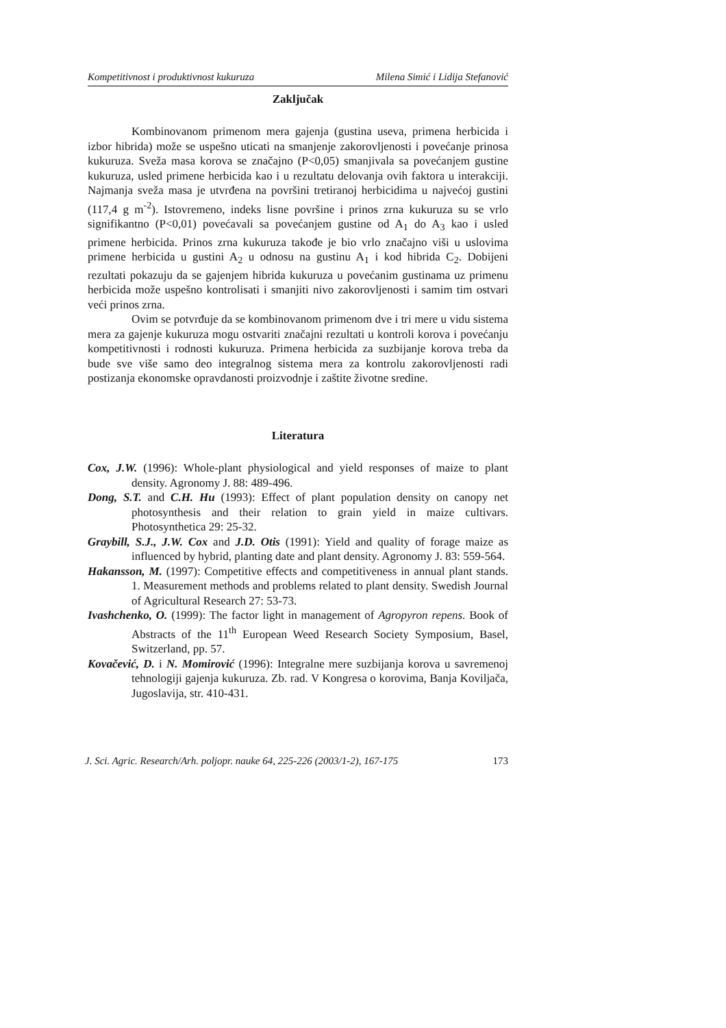Kompetitivnost i produktivnost kukuruza Milena Simić i Lidija Stefanović
Zaključak
Kombinovanom primenom mera gajenja (gustina useva, primena herbicida i izbor hibrida) može se uspešno uticati na smanjenje zakorovljenosti i povećanje prinosa kukuruza. Sveža masa korova se značajno (P<0,05) smanjivala sa povećanjem gustine kukuruza, usled primene herbicida kao i u rezultatu delovanja ovih faktora u interakciji. Najmanja sveža masa je utvrđena na površini tretiranoj herbicidima u najvećoj gustini (117,4 g m<sup>-2</sup>). Istovremeno, indeks lisne površine i prinos zrna kukuruza su se vrlo signifikantno (P<0,01) povećavali sa povećanjem gustine od A<sub>1</sub> do A<sub>3</sub> kao i usled primene herbicida. Prinos zrna kukuruza takođe je bio vrlo značajno viši u uslovima primene herbicida u gustini A<sub>2</sub> u odnosu na gustinu A<sub>1</sub> i kod hibrida C<sub>2</sub>. Dobijeni rezultati pokazuju da se gajenjem hibrida kukuruza u povećanim gustinama uz primenu herbicida može uspešno kontrolisati i smanjiti nivo zakorovljenosti i samim tim ostvari veći prinos zrna.
Ovim se potvrđuje da se kombinovanom primenom dve i tri mere u vidu sistema mera za gajenje kukuruza mogu ostvariti značajni rezultati u kontroli korova i povećanju kompetitivnosti i rodnosti kukuruza. Primena herbicida za suzbijanje korova treba da bude sve više samo deo integralnog sistema mera za kontrolu zakorovljenosti radi postizanja ekonomske opravdanosti proizvodnje i zaštite životne sredine.
Literatura
Cox, J.W. (1996): Whole-plant physiological and yield responses of maize to plant density. Agronomy J. 88: 489-496.
Dong, S.T. and C.H. Hu (1993): Effect of plant population density on canopy net photosynthesis and their relation to grain yield in maize cultivars. Photosynthetica 29: 25-32.
Graybill, S.J., J.W. Cox and J.D. Otis (1991): Yield and quality of forage maize as influenced by hybrid, planting date and plant density. Agronomy J. 83: 559-564.
Hakansson, M. (1997): Competitive effects and competitiveness in annual plant stands. 1. Measurement methods and problems related to plant density. Swedish Journal of Agricultural Research 27: 53-73.
Ivashchenko, O. (1999): The factor light in management of Agropyron repens. Book of Abstracts of the 11<sup>th</sup> European Weed Research Society Symposium, Basel, Switzerland, pp. 57.
Kovačević, D. i N. Momirović (1996): Integralne mere suzbijanja korova u savremenoj tehnologiji gajenja kukuruza. Zb. rad. V Kongresa o korovima, Banja Koviljača, Jugoslavija, str. 410-431.
J. Sci. Agric. Research/Arh. poljopr. nauke 64, 225-226 (2003/1-2), 167-175 173